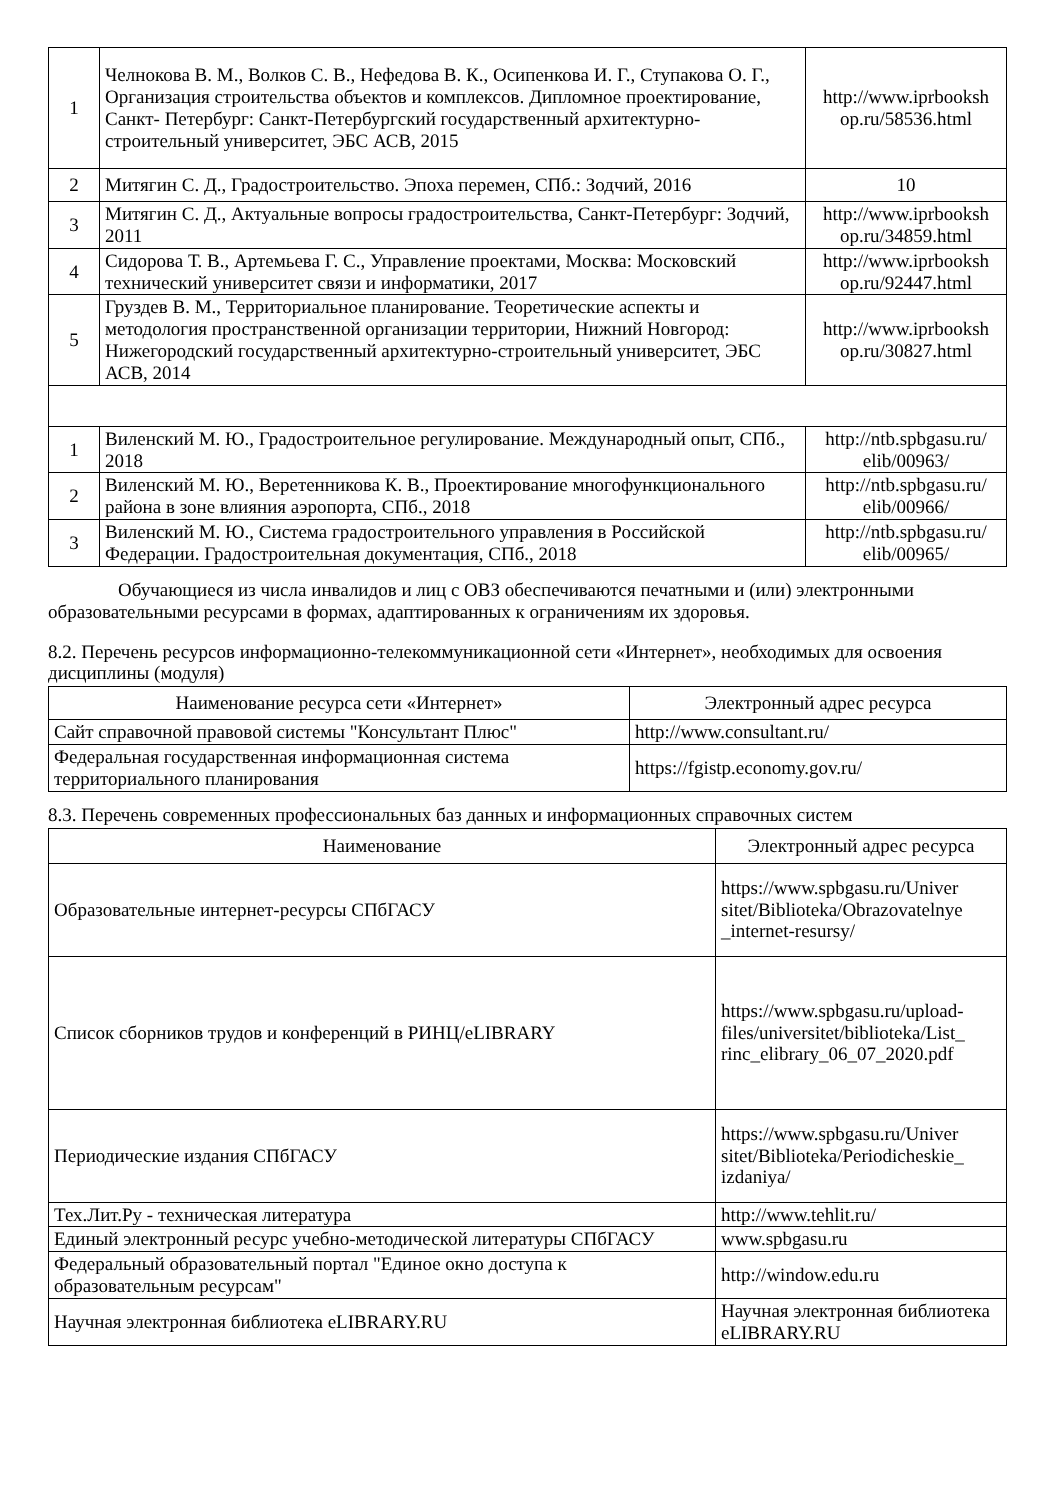| 1 | Челнокова В. М., Волков С. В., Нефедова В. К., Осипенкова И. Г., Ступакова О. Г., Организация строительства объектов и комплексов. Дипломное проектирование, Санкт- Петербург: Санкт-Петербургский государственный архитектурно-строительный университет, ЭБС АСВ, 2015 | http://www.iprbooksh op.ru/58536.html |
| 2 | Митягин С. Д., Градостроительство. Эпоха перемен, СПб.: Зодчий, 2016 | 10 |
| 3 | Митягин С. Д., Актуальные вопросы градостроительства, Санкт-Петербург: Зодчий, 2011 | http://www.iprbooksh op.ru/34859.html |
| 4 | Сидорова Т. В., Артемьева Г. С., Управление проектами, Москва: Московский технический университет связи и информатики, 2017 | http://www.iprbooksh op.ru/92447.html |
| 5 | Груздев В. М., Территориальное планирование. Теоретические аспекты и методология пространственной организации территории, Нижний Новгород: Нижегородский государственный архитектурно-строительный университет, ЭБС АСВ, 2014 | http://www.iprbooksh op.ru/30827.html |
| 1 | Виленский М. Ю., Градостроительное регулирование. Международный опыт, СПб., 2018 | http://ntb.spbgasu.ru/ elib/00963/ |
| 2 | Виленский М. Ю., Веретенникова К. В., Проектирование многофункционального района в зоне влияния аэропорта, СПб., 2018 | http://ntb.spbgasu.ru/ elib/00966/ |
| 3 | Виленский М. Ю., Система градостроительного управления в Российской Федерации. Градостроительная документация, СПб., 2018 | http://ntb.spbgasu.ru/ elib/00965/ |
Обучающиеся из числа инвалидов и лиц с ОВЗ обеспечиваются печатными и (или) электронными образовательными ресурсами в формах, адаптированных к ограничениям их здоровья.
8.2. Перечень ресурсов информационно-телекоммуникационной сети «Интернет», необходимых для освоения дисциплины (модуля)
| Наименование ресурса сети «Интернет» | Электронный адрес ресурса |
| --- | --- |
| Сайт справочной правовой системы "Консультант Плюс" | http://www.consultant.ru/ |
| Федеральная государственная информационная система территориального планирования | https://fgistp.economy.gov.ru/ |
8.3. Перечень современных профессиональных баз данных и информационных справочных систем
| Наименование | Электронный адрес ресурса |
| --- | --- |
| Образовательные интернет-ресурсы СПбГАСУ | https://www.spbgasu.ru/Univer sitet/Biblioteka/Obrazovatelnye _internet-resursy/ |
| Список сборников трудов и конференций в РИНЦ/eLIBRARY | https://www.spbgasu.ru/upload-files/universitet/biblioteka/List_ rinc_elibrary_06_07_2020.pdf |
| Периодические издания СПбГАСУ | https://www.spbgasu.ru/Univer sitet/Biblioteka/Periodicheskie_ izdaniya/ |
| Тех.Лит.Ру - техническая литература | http://www.tehlit.ru/ |
| Единый электронный ресурс учебно-методической литературы СПбГАСУ | www.spbgasu.ru |
| Федеральный образовательный портал "Единое окно доступа к образовательным ресурсам" | http://window.edu.ru |
| Научная электронная библиотека eLIBRARY.RU | Научная электронная библиотека eLIBRARY.RU |